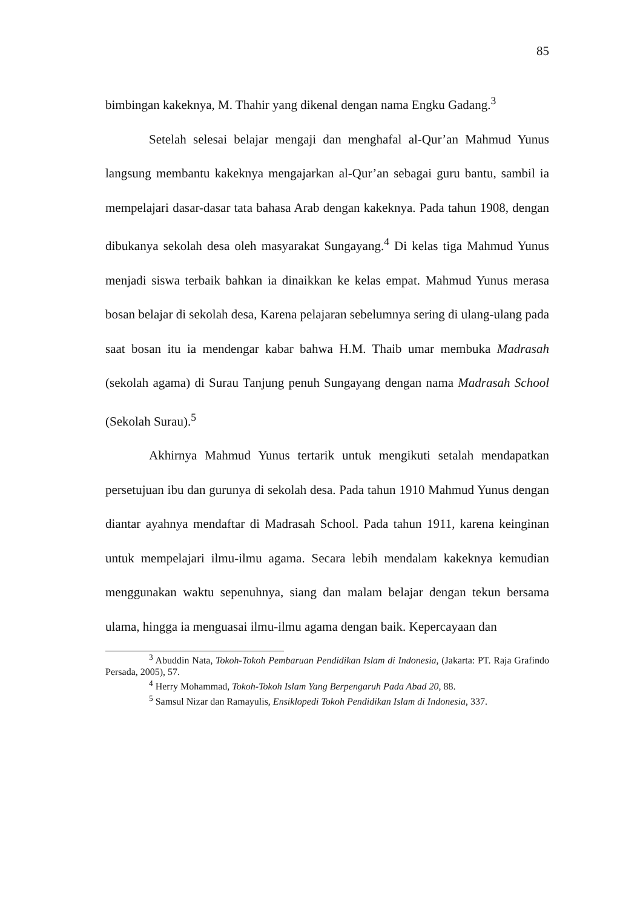85
bimbingan kakeknya, M. Thahir yang dikenal dengan nama Engku Gadang.<sup>3</sup>
Setelah selesai belajar mengaji dan menghafal al-Qur’an Mahmud Yunus langsung membantu kakeknya mengajarkan al-Qur’an sebagai guru bantu, sambil ia mempelajari dasar-dasar tata bahasa Arab dengan kakeknya. Pada tahun 1908, dengan dibukanya sekolah desa oleh masyarakat Sungayang.<sup>4</sup> Di kelas tiga Mahmud Yunus menjadi siswa terbaik bahkan ia dinaikkan ke kelas empat. Mahmud Yunus merasa bosan belajar di sekolah desa, Karena pelajaran sebelumnya sering di ulang-ulang pada saat bosan itu ia mendengar kabar bahwa H.M. Thaib umar membuka Madrasah (sekolah agama) di Surau Tanjung penuh Sungayang dengan nama Madrasah School (Sekolah Surau).<sup>5</sup>
Akhirnya Mahmud Yunus tertarik untuk mengikuti setalah mendapatkan persetujuan ibu dan gurunya di sekolah desa. Pada tahun 1910 Mahmud Yunus dengan diantar ayahnya mendaftar di Madrasah School. Pada tahun 1911, karena keinginan untuk mempelajari ilmu-ilmu agama. Secara lebih mendalam kakeknya kemudian menggunakan waktu sepenuhnya, siang dan malam belajar dengan tekun bersama ulama, hingga ia menguasai ilmu-ilmu agama dengan baik. Kepercayaan dan
<sup>3</sup> Abuddin Nata, Tokoh-Tokoh Pembaruan Pendidikan Islam di Indonesia, (Jakarta: PT. Raja Grafindo Persada, 2005), 57.
<sup>4</sup> Herry Mohammad, Tokoh-Tokoh Islam Yang Berpengaruh Pada Abad 20, 88.
<sup>5</sup> Samsul Nizar dan Ramayulis, Ensiklopedi Tokoh Pendidikan Islam di Indonesia, 337.